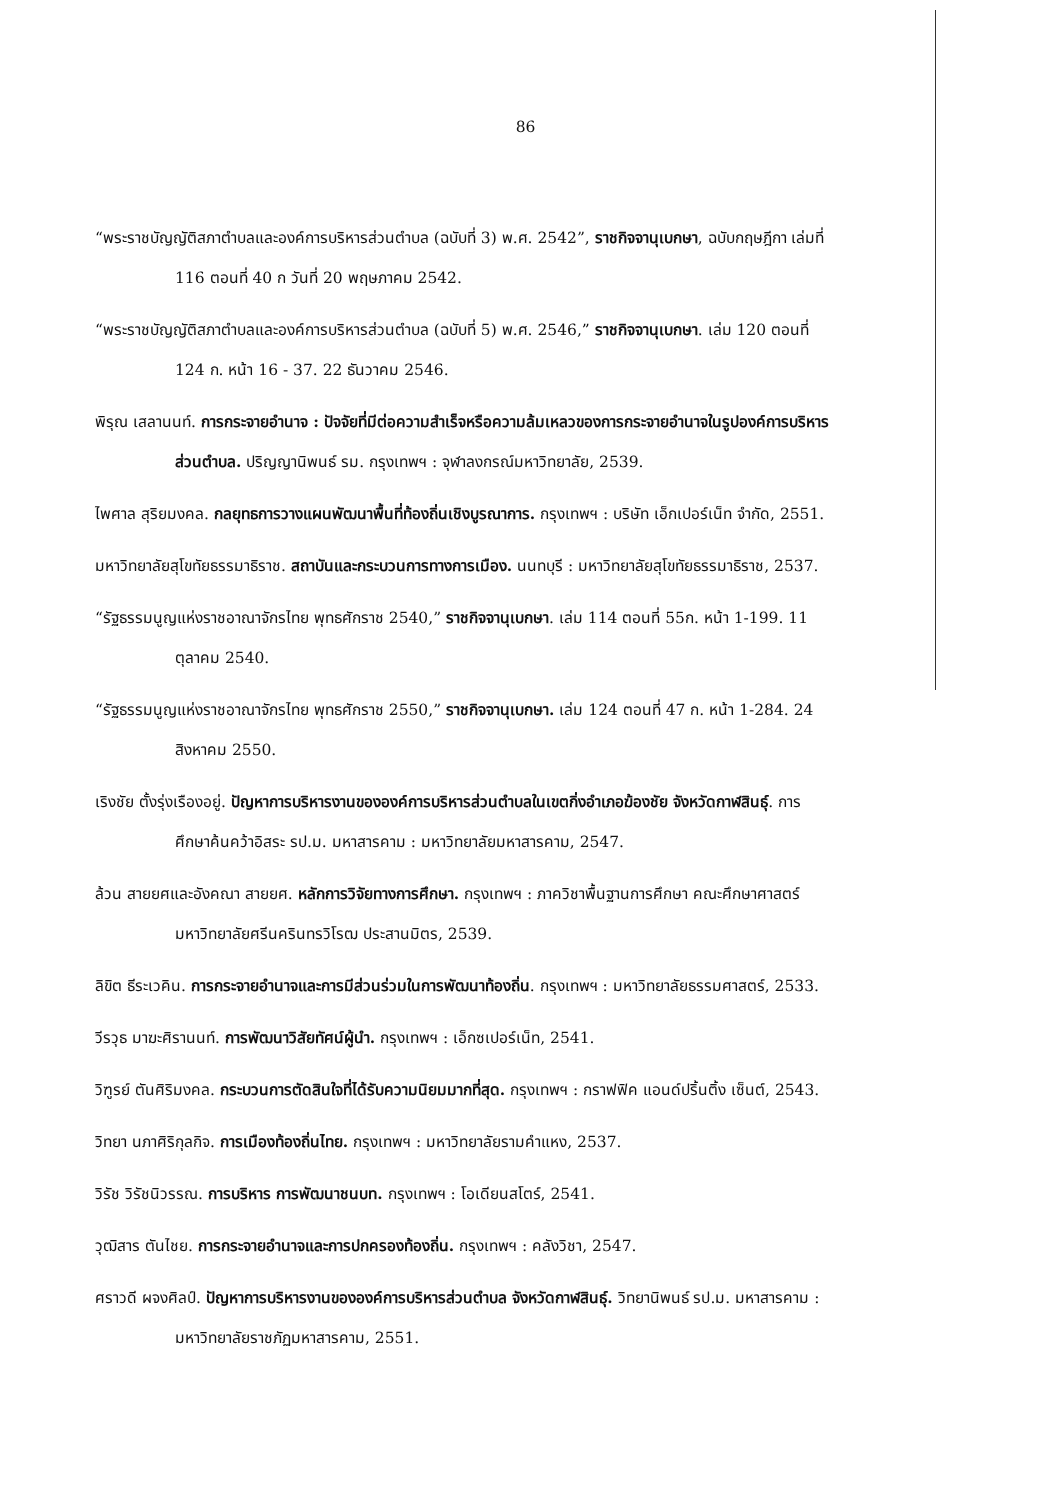86
“พระราชบัญญัติสภาตำบลและองค์การบริหารส่วนตำบล (ฉบับที่ 3) พ.ศ. 2542”, ราชกิจจานุเบกษา, ฉบับกฤษฎีกา เล่มที่ 116 ตอนที่ 40 ก วันที่ 20 พฤษภาคม 2542.
“พระราชบัญญัติสภาตำบลและองค์การบริหารส่วนตำบล (ฉบับที่ 5) พ.ศ. 2546,” ราชกิจจานุเบกษา. เล่ม 120 ตอนที่ 124 ก. หน้า 16 - 37. 22 ธันวาคม 2546.
พิรุณ เสลานนท์. การกระจายอำนาจ : ปัจจัยที่มีต่อความสำเร็จหรือความล้มเหลวของการกระจายอำนาจในรูปองค์การบริหารส่วนตำบล. ปริญญานิพนธ์ รม. กรุงเทพฯ : จุฬาลงกรณ์มหาวิทยาลัย, 2539.
ไพศาล สุริยมงคล. กลยุทธการวางแผนพัฒนาพื้นที่ท้องถิ่นเชิงบูรณาการ. กรุงเทพฯ : บริษัท เอ็กเปอร์เน็ท จำกัด, 2551.
มหาวิทยาลัยสุโขทัยธรรมาธิราช. สถาบันและกระบวนการทางการเมือง. นนทบุรี : มหาวิทยาลัยสุโขทัยธรรมาธิราช, 2537.
“รัฐธรรมนูญแห่งราชอาณาจักรไทย พุทธศักราช 2540,” ราชกิจจานุเบกษา. เล่ม 114 ตอนที่ 55ก. หน้า 1-199. 11 ตุลาคม 2540.
“รัฐธรรมนูญแห่งราชอาณาจักรไทย พุทธศักราช 2550,” ราชกิจจานุเบกษา. เล่ม 124 ตอนที่ 47 ก. หน้า 1-284. 24 สิงหาคม 2550.
เริงชัย ตั้งรุ่งเรืองอยู่. ปัญหาการบริหารงานขององค์การบริหารส่วนตำบลในเขตกิ่งอำเภอฆ้องชัย จังหวัดกาฬสินธุ์. การศึกษาค้นคว้าอิสระ รป.ม. มหาสารคาม : มหาวิทยาลัยมหาสารคาม, 2547.
ล้วน สายยศและอังคณา สายยศ. หลักการวิจัยทางการศึกษา. กรุงเทพฯ : ภาควิชาพื้นฐานการศึกษา คณะศึกษาศาสตร์ มหาวิทยาลัยศรีนครินทรวิโรฒ ประสานมิตร, 2539.
ลิขิต ธีระเวคิน. การกระจายอำนาจและการมีส่วนร่วมในการพัฒนาท้องถิ่น. กรุงเทพฯ : มหาวิทยาลัยธรรมศาสตร์, 2533.
วีรวุธ มาฆะศิรานนท์. การพัฒนาวิสัยทัศน์ผู้นำ. กรุงเทพฯ : เอ็กซเปอร์เน็ท, 2541.
วิฑูรย์ ตันศิริมงคล. กระบวนการตัดสินใจที่ได้รับความนิยมมากที่สุด. กรุงเทพฯ : กราฟฟิค แอนด์ปริ้นติ้ง เซ็นต์, 2543.
วิทยา นภาศิริกุลกิจ. การเมืองท้องถิ่นไทย. กรุงเทพฯ : มหาวิทยาลัยรามคำแหง, 2537.
วิรัช วิรัชนิวรรณ. การบริหาร การพัฒนาชนบท. กรุงเทพฯ : โอเดียนสโตร์, 2541.
วุฒิสาร ตันไชย. การกระจายอำนาจและการปกครองท้องถิ่น. กรุงเทพฯ : คลังวิชา, 2547.
ศราวดี ผจงศิลป์. ปัญหาการบริหารงานขององค์การบริหารส่วนตำบล จังหวัดกาฬสินธุ์. วิทยานิพนธ์ รป.ม. มหาสารคาม : มหาวิทยาลัยราชภัฏมหาสารคาม, 2551.